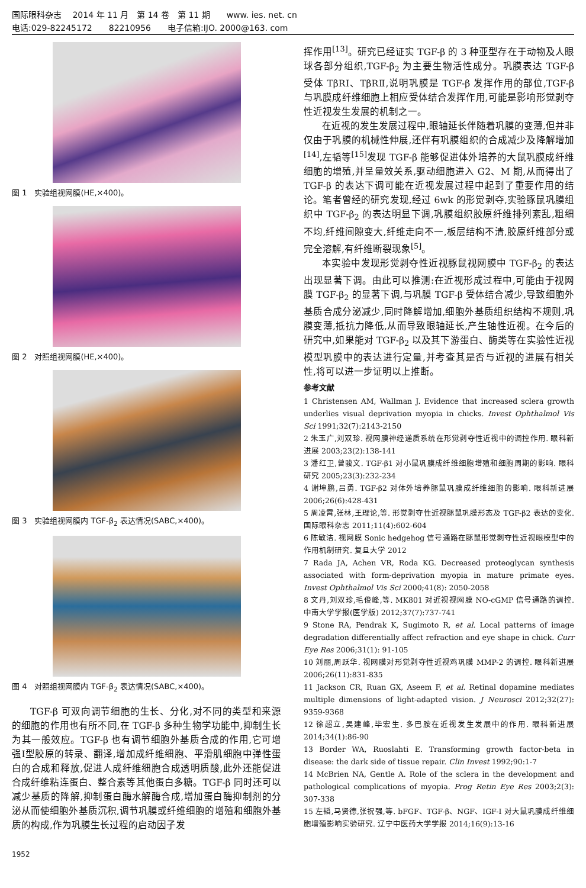国际眼科杂志　 2014 年 11 月　第 14 卷　第 11 期　　www. ies. net. cn
电话:029-82245172　　82210956　　电子信箱:IJO. 2000@163. com
图 1　实验组视网膜(HE,×400)。
图 2　对照组视网膜(HE,×400)。
图 3　实验组视网膜内 TGF-β<sub>2</sub> 表达情况(SABC,×400)。
图 4　对照组视网膜内 TGF-β<sub>2</sub> 表达情况(SABC,×400)。
TGF-β 可双向调节细胞的生长、分化,对不同的类型和来源的细胞的作用也有所不同,在 TGF-β 多种生物学功能中,抑制生长为其一般效应。TGF-β 也有调节细胞外基质合成的作用,它可增强Ⅰ型胶原的转录、翻译,增加成纤维细胞、平滑肌细胞中弹性蛋白的合成和释放,促进人成纤维细胞合成透明质酸,此外还能促进合成纤维粘连蛋白、整合素等其他蛋白多糖。TGF-β 同时还可以减少基质的降解,抑制蛋白酶水解酶合成,增加蛋白酶抑制剂的分泌从而使细胞外基质沉积,调节巩膜或纤维细胞的增殖和细胞外基质的构成,作为巩膜生长过程的启动因子发
挥作用<sup>[13]</sup>。研究已经证实 TGF-β 的 3 种亚型存在于动物及人眼球各部分组织,TGF-β<sub>2</sub> 为主要生物活性成分。巩膜表达 TGF-β 受体 TβRⅠ、TβRⅡ,说明巩膜是 TGF-β 发挥作用的部位,TGF-β 与巩膜成纤维细胞上相应受体结合发挥作用,可能是影响形觉剥夺性近视发生发展的机制之一。
在近视的发生发展过程中,眼轴延长伴随着巩膜的变薄,但并非仅由于巩膜的机械性伸展,还伴有巩膜组织的合成减少及降解增加<sup>[14]</sup>,左韬等<sup>[15]</sup>发现 TGF-β 能够促进体外培养的大鼠巩膜成纤维细胞的增殖,并呈量效关系,驱动细胞进入 G2、M 期,从而得出了 TGF-β 的表达下调可能在近视发展过程中起到了重要作用的结论。笔者曾经的研究发现,经过 6wk 的形觉剥夺,实验豚鼠巩膜组织中 TGF-β<sub>2</sub> 的表达明显下调,巩膜组织胶原纤维排列紊乱,粗细不均,纤维间隙变大,纤维走向不一,板层结构不清,胶原纤维部分或完全溶解,有纤维断裂现象<sup>[5]</sup>。
本实验中发现形觉剥夺性近视豚鼠视网膜中 TGF-β<sub>2</sub> 的表达出现显著下调。由此可以推测:在近视形成过程中,可能由于视网膜 TGF-β<sub>2</sub> 的显著下调,与巩膜 TGF-β 受体结合减少,导致细胞外基质合成分泌减少,同时降解增加,细胞外基质组织结构不规则,巩膜变薄,抵抗力降低,从而导致眼轴延长,产生轴性近视。在今后的研究中,如果能对 TGF-β<sub>2</sub> 以及其下游蛋白、酶类等在实验性近视模型巩膜中的表达进行定量,并考查其是否与近视的进展有相关性,将可以进一步证明以上推断。
参考文献
1 Christensen AM, Wallman J. Evidence that increased sclera growth underlies visual deprivation myopia in chicks. Invest Ophthalmol Vis Sci 1991;32(7):2143-2150
2 朱玉广,刘双珍. 视网膜神经递质系统在形觉剥夺性近视中的调控作用. 眼科新进展 2003;23(2):138-141
3 潘红卫,曾骏文. TGF-β1 对小鼠巩膜成纤维细胞增殖和细胞周期的影响. 眼科研究 2005;23(3):232-234
4 谢坤鹏,吕勇. TGF-β2 对体外培养豚鼠巩膜成纤维细胞的影响. 眼科新进展 2006;26(6):428-431
5 周凌霄,张林,王理论,等. 形觉剥夺性近视豚鼠巩膜形态及 TGF-β2 表达的变化. 国际眼科杂志 2011;11(4):602-604
6 陈敏洁. 视网膜 Sonic hedgehog 信号通路在豚鼠形觉剥夺性近视眼模型中的作用机制研究. 复旦大学 2012
7 Rada JA, Achen VR, Roda KG. Decreased proteoglycan synthesis associated with form-deprivation myopia in mature primate eyes. Invest Ophthalmol Vis Sci 2000;41(8): 2050-2058
8 文丹,刘双珍,毛俊峰,等. MK801 对近视视网膜 NO-cGMP 信号通路的调控. 中南大学学报(医学版) 2012;37(7):737-741
9 Stone RA, Pendrak K, Sugimoto R, et al. Local patterns of image degradation differentially affect refraction and eye shape in chick. Curr Eye Res 2006;31(1): 91-105
10 刘丽,周跃华. 视网膜对形觉剥夺性近视鸡巩膜 MMP-2 的调控. 眼科新进展 2006;26(11):831-835
11 Jackson CR, Ruan GX, Aseem F, et al. Retinal dopamine mediates multiple dimensions of light-adapted vision. J Neurosci 2012;32(27): 9359-9368
12 徐超立,吴建峰,毕宏生. 多巴胺在近视发生发展中的作用. 眼科新进展 2014;34(1):86-90
13 Border WA, Ruoslahti E. Transforming growth factor-beta in disease: the dark side of tissue repair. Clin Invest 1992;90:1-7
14 McBrien NA, Gentle A. Role of the sclera in the development and pathological complications of myopia. Prog Retin Eye Res 2003;2(3): 307-338
15 左韬,马贤德,张祝强,等. bFGF、TGF-β、NGF、IGF-I 对大鼠巩膜成纤维细胞增殖影响实验研究. 辽宁中医药大学学报 2014;16(9):13-16
1952